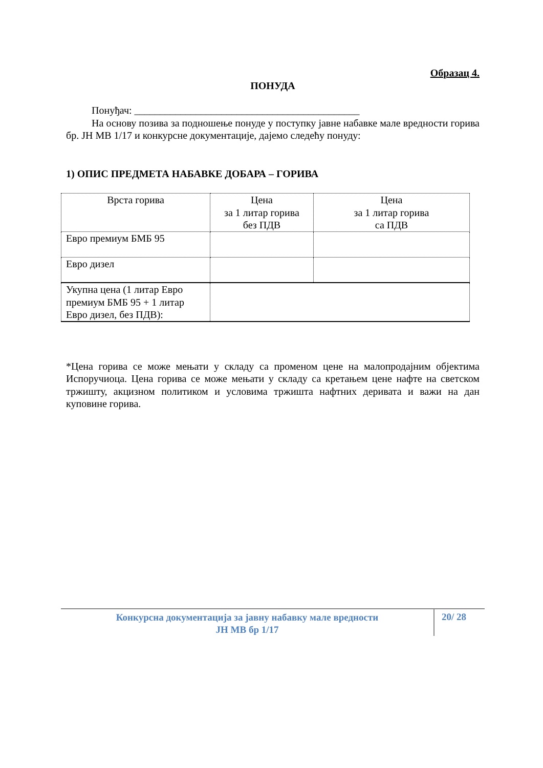Образац 4.
ПОНУДА
Понуђач: ____________________________________________
На основу позива за подношење понуде у поступку јавне набавке мале вредности горива бр. ЈН МВ 1/17 и конкурсне документације, дајемо следећу понуду:
1) ОПИС ПРЕДМЕТА НАБАВКЕ ДОБАРА – ГОРИВА
| Врста горива | Цена за 1 литар горива без ПДВ | Цена за 1 литар горива са ПДВ |
| Евро премиум БМБ 95 | | |
| Евро дизел | | |
| Укупна цена (1 литар Евро премиум БМБ 95 + 1 литар Евро дизел, без ПДВ): | | |
*Цена горива се може мењати у складу са променом цене на малопродајним објектима Испоручиоца. Цена горива се може мењати у складу са кретањем цене нафте на светском тржишту, акцизном политиком и условима тржишта нафтних деривата и важи на дан куповине горива.
Конкурсна документација за јавну набавку мале вредности
ЈН МВ бр 1/17
20/ 28